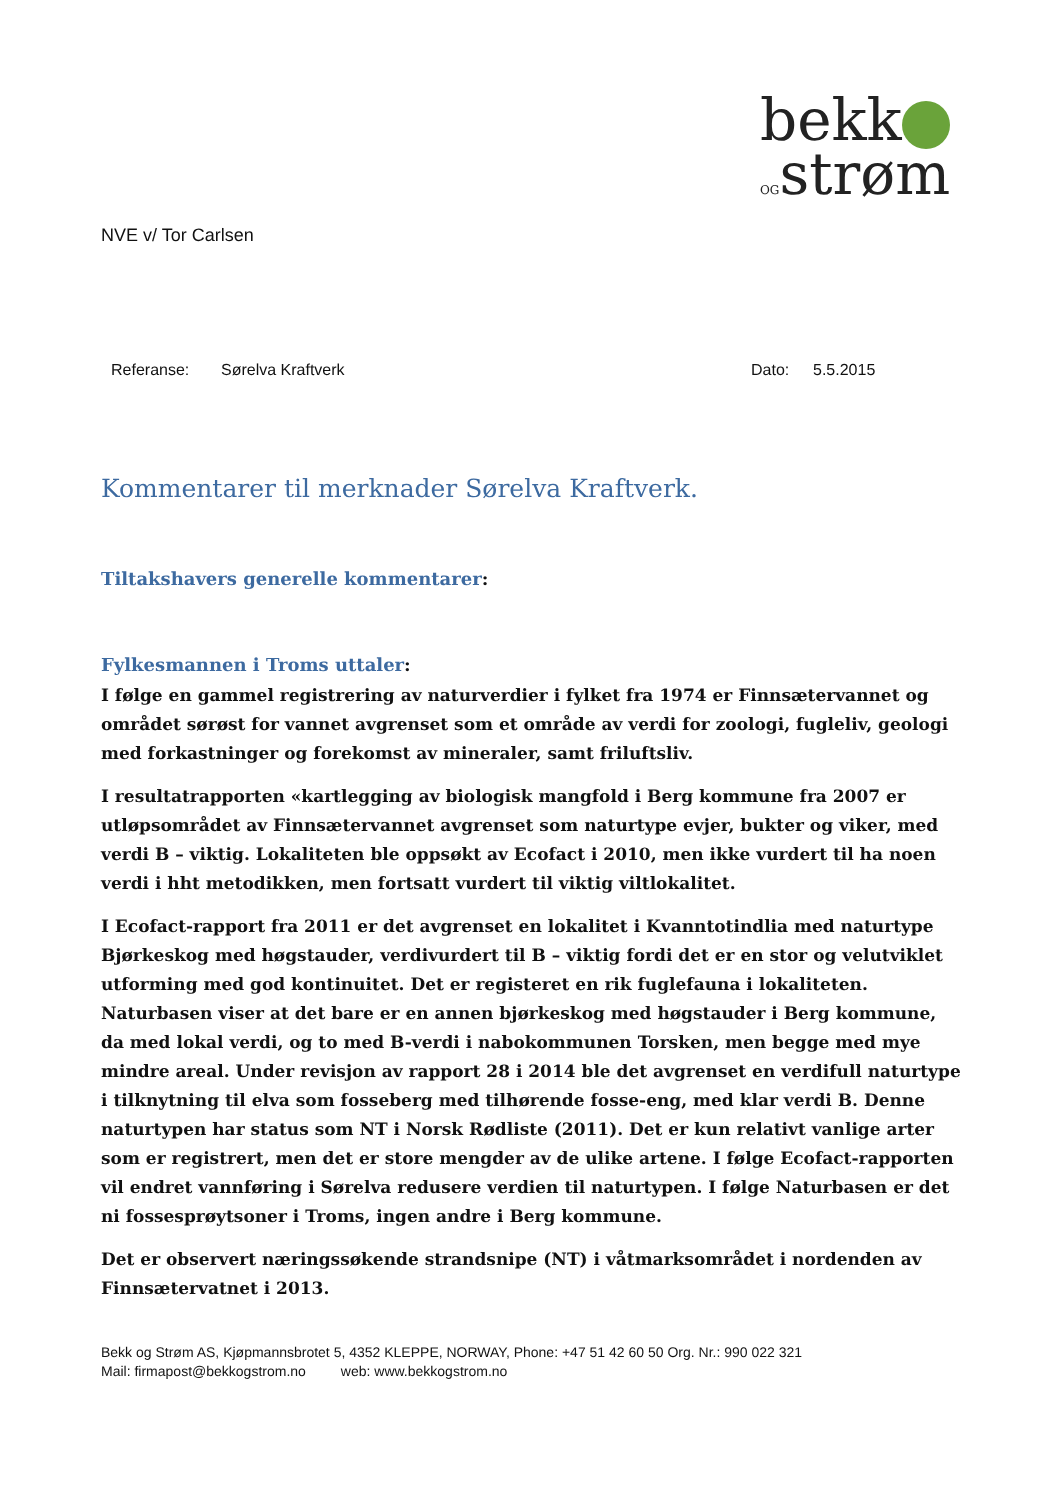bekk
OGstrøm
NVE v/ Tor Carlsen
Referanse: Sørelva Kraftverk Dato: 5.5.2015
Kommentarer til merknader Sørelva Kraftverk.
Tiltakshavers generelle kommentarer:
Fylkesmannen i Troms uttaler:
I følge en gammel registrering av naturverdier i fylket fra 1974 er Finnsætervannet og området sørøst for vannet avgrenset som et område av verdi for zoologi, fugleliv, geologi med forkastninger og forekomst av mineraler, samt friluftsliv.
I resultatrapporten «kartlegging av biologisk mangfold i Berg kommune fra 2007 er utløpsområdet av Finnsætervannet avgrenset som naturtype evjer, bukter og viker, med verdi B – viktig. Lokaliteten ble oppsøkt av Ecofact i 2010, men ikke vurdert til ha noen verdi i hht metodikken, men fortsatt vurdert til viktig viltlokalitet.
I Ecofact-rapport fra 2011 er det avgrenset en lokalitet i Kvanntotindlia med naturtype Bjørkeskog med høgstauder, verdivurdert til B – viktig fordi det er en stor og velutviklet utforming med god kontinuitet. Det er registeret en rik fuglefauna i lokaliteten. Naturbasen viser at det bare er en annen bjørkeskog med høgstauder i Berg kommune, da med lokal verdi, og to med B-verdi i nabokommunen Torsken, men begge med mye mindre areal. Under revisjon av rapport 28 i 2014 ble det avgrenset en verdifull naturtype i tilknytning til elva som fosseberg med tilhørende fosse-eng, med klar verdi B. Denne naturtypen har status som NT i Norsk Rødliste (2011). Det er kun relativt vanlige arter som er registrert, men det er store mengder av de ulike artene. I følge Ecofact-rapporten vil endret vannføring i Sørelva redusere verdien til naturtypen. I følge Naturbasen er det ni fossesprøytsoner i Troms, ingen andre i Berg kommune.
Det er observert næringssøkende strandsnipe (NT) i våtmarksområdet i nordenden av Finnsætervatnet i 2013.
Bekk og Strøm AS, Kjøpmannsbrotet 5, 4352 KLEPPE, NORWAY, Phone: +47 51 42 60 50 Org. Nr.: 990 022 321
Mail: firmapost@bekkogstrom.no web: www.bekkogstrom.no